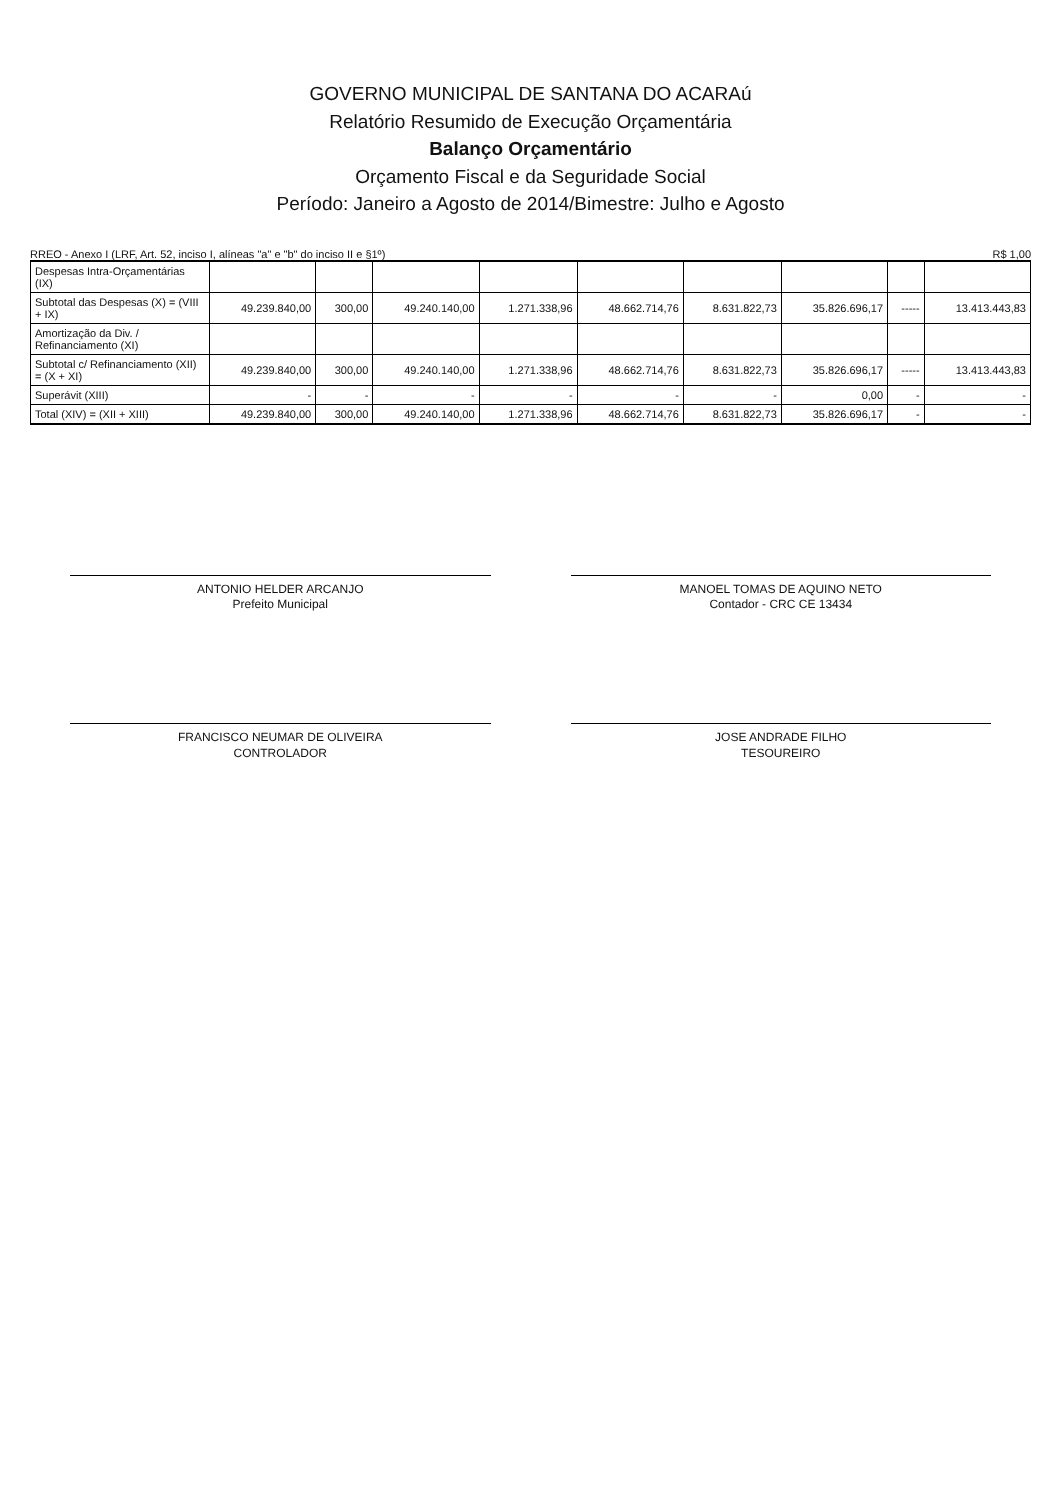GOVERNO MUNICIPAL DE SANTANA DO ACARAú
Relatório Resumido de Execução Orçamentária
Balanço Orçamentário
Orçamento Fiscal e da Seguridade Social
Período: Janeiro a Agosto de 2014/Bimestre: Julho e Agosto
RREO - Anexo I (LRF, Art. 52, inciso I, alíneas "a" e "b" do inciso II e §1º) R$ 1,00
| Despesas Intra-Orçamentárias (IX) | | | | | | | | | |
| Subtotal das Despesas (X) = (VIII + IX) | 49.239.840,00 | 300,00 | 49.240.140,00 | 1.271.338,96 | 48.662.714,76 | 8.631.822,73 | 35.826.696,17 | ----- | 13.413.443,83 |
| Amortização da Div. / Refinanciamento (XI) | | | | | | | | | |
| Subtotal c/ Refinanciamento (XII) = (X + XI) | 49.239.840,00 | 300,00 | 49.240.140,00 | 1.271.338,96 | 48.662.714,76 | 8.631.822,73 | 35.826.696,17 | ----- | 13.413.443,83 |
| Superávit (XIII) | - | - | - | - | - | - | 0,00 | - | - |
| Total (XIV) = (XII + XIII) | 49.239.840,00 | 300,00 | 49.240.140,00 | 1.271.338,96 | 48.662.714,76 | 8.631.822,73 | 35.826.696,17 | - | - |
ANTONIO HELDER ARCANJO
Prefeito Municipal
MANOEL TOMAS DE AQUINO NETO
Contador - CRC CE 13434
FRANCISCO NEUMAR DE OLIVEIRA
CONTROLADOR
JOSE ANDRADE FILHO
TESOUREIRO